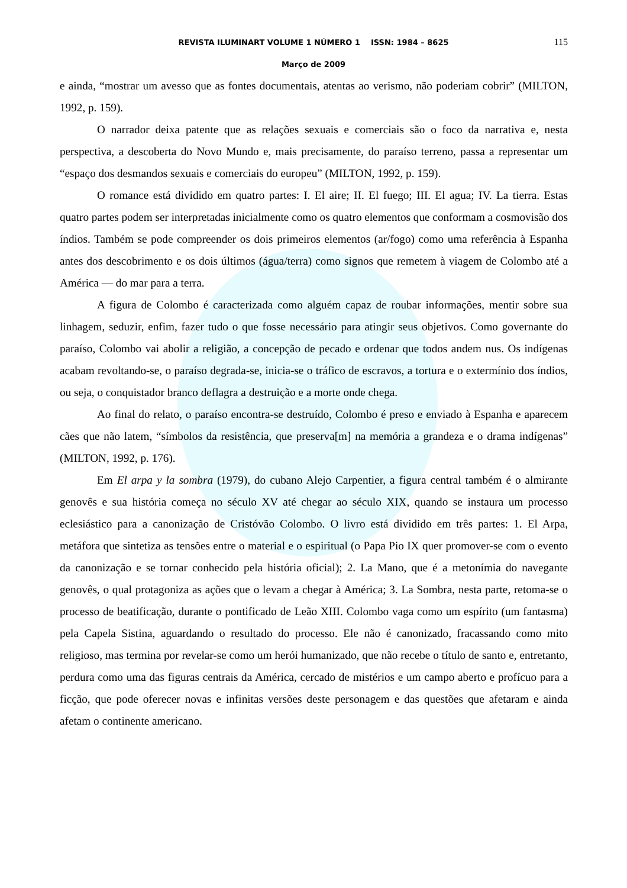REVISTA ILUMINART VOLUME 1 NÚMERO 1 ISSN: 1984 – 8625 115
Março de 2009
e ainda, “mostrar um avesso que as fontes documentais, atentas ao verismo, não poderiam cobrir” (MILTON, 1992, p. 159).
O narrador deixa patente que as relações sexuais e comerciais são o foco da narrativa e, nesta perspectiva, a descoberta do Novo Mundo e, mais precisamente, do paraíso terreno, passa a representar um “espaço dos desmandos sexuais e comerciais do europeu” (MILTON, 1992, p. 159).
O romance está dividido em quatro partes: I. El aire; II. El fuego; III. El agua; IV. La tierra. Estas quatro partes podem ser interpretadas inicialmente como os quatro elementos que conformam a cosmovisão dos índios. Também se pode compreender os dois primeiros elementos (ar/fogo) como uma referência à Espanha antes dos descobrimento e os dois últimos (água/terra) como signos que remetem à viagem de Colombo até a América –– do mar para a terra.
A figura de Colombo é caracterizada como alguém capaz de roubar informações, mentir sobre sua linhagem, seduzir, enfim, fazer tudo o que fosse necessário para atingir seus objetivos. Como governante do paraíso, Colombo vai abolir a religião, a concepção de pecado e ordenar que todos andem nus. Os indígenas acabam revoltando-se, o paraíso degrada-se, inicia-se o tráfico de escravos, a tortura e o extermínio dos índios, ou seja, o conquistador branco deflagra a destruição e a morte onde chega.
Ao final do relato, o paraíso encontra-se destruído, Colombo é preso e enviado à Espanha e aparecem cães que não latem, “símbolos da resistência, que preserva[m] na memória a grandeza e o drama indígenas” (MILTON, 1992, p. 176).
Em El arpa y la sombra (1979), do cubano Alejo Carpentier, a figura central também é o almirante genovês e sua história começa no século XV até chegar ao século XIX, quando se instaura um processo eclesiástico para a canonização de Cristóvão Colombo. O livro está dividido em três partes: 1. El Arpa, metáfora que sintetiza as tensões entre o material e o espiritual (o Papa Pio IX quer promover-se com o evento da canonização e se tornar conhecido pela história oficial); 2. La Mano, que é a metonímia do navegante genovês, o qual protagoniza as ações que o levam a chegar à América; 3. La Sombra, nesta parte, retoma-se o processo de beatificação, durante o pontificado de Leão XIII. Colombo vaga como um espírito (um fantasma) pela Capela Sistina, aguardando o resultado do processo. Ele não é canonizado, fracassando como mito religioso, mas termina por revelar-se como um herói humanizado, que não recebe o título de santo e, entretanto, perdura como uma das figuras centrais da América, cercado de mistérios e um campo aberto e profícuo para a ficção, que pode oferecer novas e infinitas versões deste personagem e das questões que afetaram e ainda afetam o continente americano.